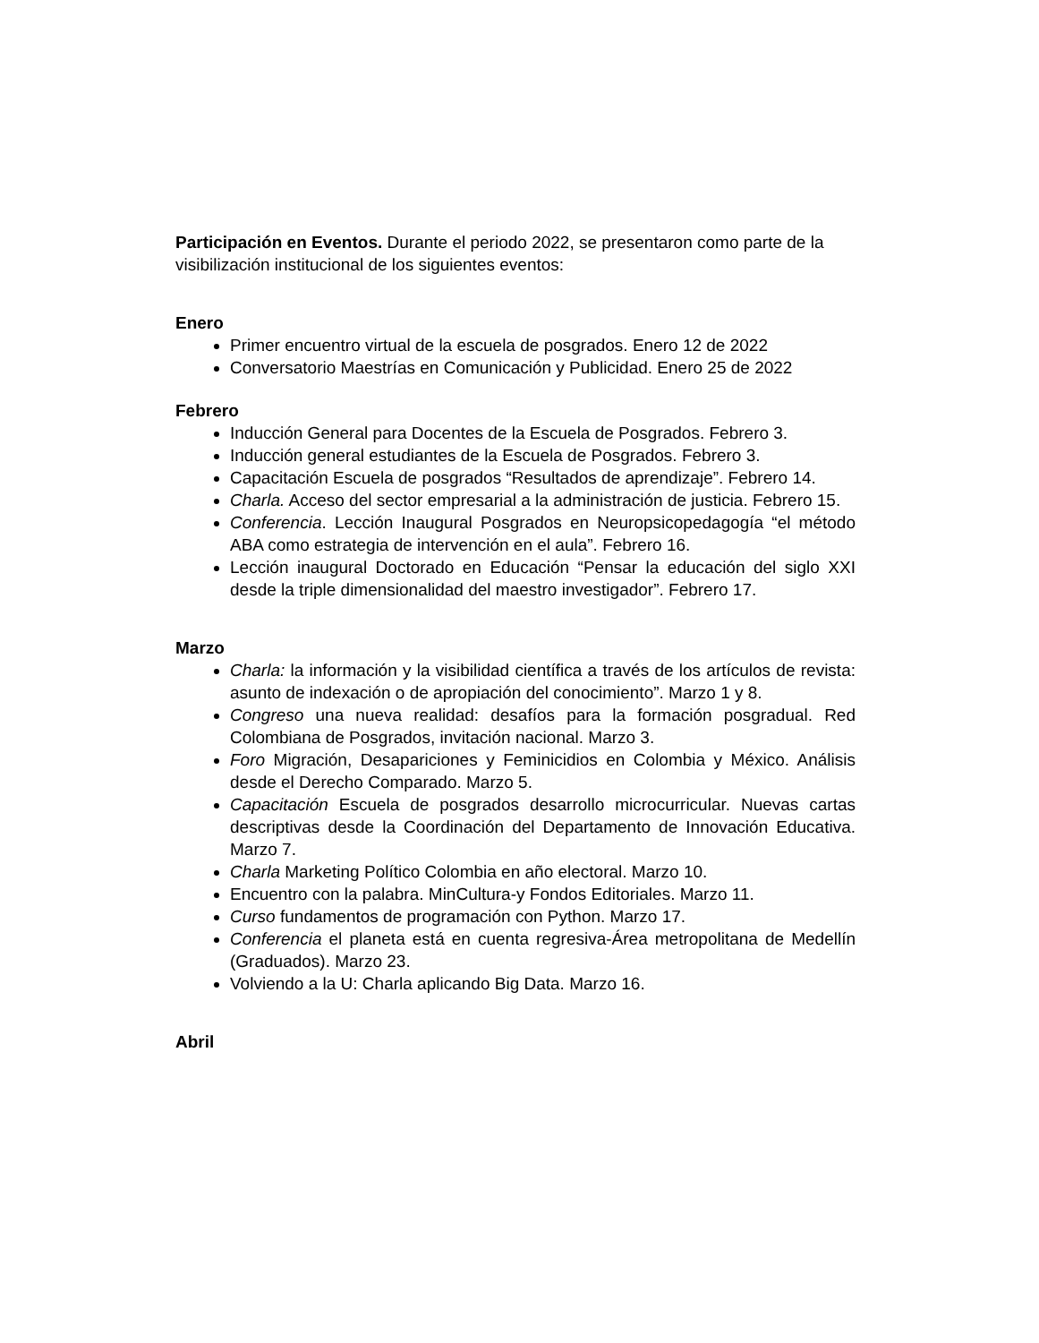Participación en Eventos. Durante el periodo 2022, se presentaron como parte de la visibilización institucional de los siguientes eventos:
Enero
Primer encuentro virtual de la escuela de posgrados. Enero 12 de 2022
Conversatorio Maestrías en Comunicación y Publicidad. Enero 25 de 2022
Febrero
Inducción General para Docentes de la Escuela de Posgrados. Febrero 3.
Inducción general estudiantes de la Escuela de Posgrados. Febrero 3.
Capacitación Escuela de posgrados “Resultados de aprendizaje”. Febrero 14.
Charla. Acceso del sector empresarial a la administración de justicia. Febrero 15.
Conferencia. Lección Inaugural Posgrados en Neuropsicopedagogía “el método ABA como estrategia de intervención en el aula”. Febrero 16.
Lección inaugural Doctorado en Educación “Pensar la educación del siglo XXI desde la triple dimensionalidad del maestro investigador”. Febrero 17.
Marzo
Charla: la información y la visibilidad científica a través de los artículos de revista: asunto de indexación o de apropiación del conocimiento”. Marzo 1 y 8.
Congreso una nueva realidad: desafíos para la formación posgradual. Red Colombiana de Posgrados, invitación nacional. Marzo 3.
Foro Migración, Desapariciones y Feminicidios en Colombia y México. Análisis desde el Derecho Comparado. Marzo 5.
Capacitación Escuela de posgrados desarrollo microcurricular. Nuevas cartas descriptivas desde la Coordinación del Departamento de Innovación Educativa. Marzo 7.
Charla Marketing Político Colombia en año electoral. Marzo 10.
Encuentro con la palabra. MinCultura-y Fondos Editoriales. Marzo 11.
Curso fundamentos de programación con Python. Marzo 17.
Conferencia el planeta está en cuenta regresiva-Área metropolitana de Medellín (Graduados). Marzo 23.
Volviendo a la U: Charla aplicando Big Data. Marzo 16.
Abril